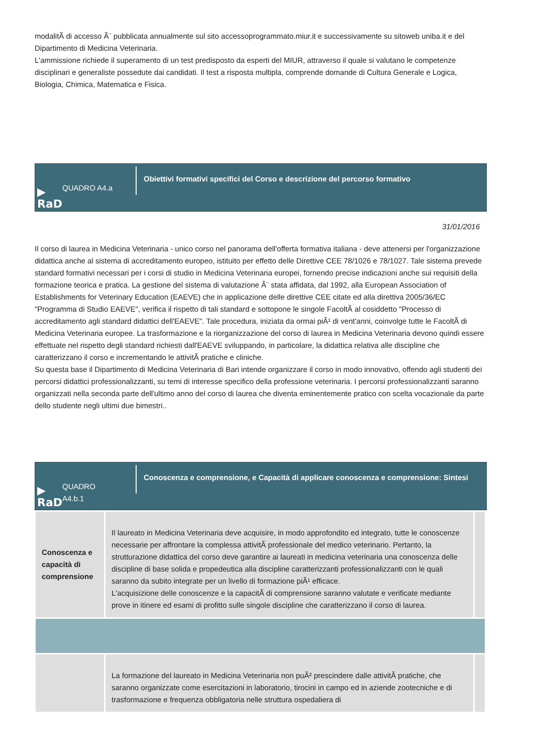modalitÃ di accesso Ã¨ pubblicata annualmente sul sito accessoprogrammato.miur.it e successivamente su sitoweb uniba.it e del Dipartimento di Medicina Veterinaria.
L'ammissione richiede il superamento di un test predisposto da esperti del MIUR, attraverso il quale si valutano le competenze disciplinari e generaliste possedute dai candidati. Il test a risposta multipla, comprende domande di Cultura Generale e Logica, Biologia, Chimica, Matematica e Fisica.
▶
RaD QUADRO A4.a
Obiettivi formativi specifici del Corso e descrizione del percorso formativo
31/01/2016
Il corso di laurea in Medicina Veterinaria - unico corso nel panorama dell'offerta formativa italiana - deve attenersi per l'organizzazione didattica anche al sistema di accreditamento europeo, istituito per effetto delle Direttive CEE 78/1026 e 78/1027. Tale sistema prevede standard formativi necessari per i corsi di studio in Medicina Veterinaria europei, fornendo precise indicazioni anche sui requisiti della formazione teorica e pratica. La gestione del sistema di valutazione Ã¨ stata affidata, dal 1992, alla European Association of Establishments for Veterinary Education (EAEVE) che in applicazione delle direttive CEE citate ed alla direttiva 2005/36/EC "Programma di Studio EAEVE", verifica il rispetto di tali standard e sottopone le singole FacoltÃ al cosiddetto "Processo di accreditamento agli standard didattici dell'EAEVE". Tale procedura, iniziata da ormai piÃ¹ di vent'anni, coinvolge tutte le FacoltÃ di Medicina Veterinaria europee. La trasformazione e la riorganizzazione del corso di laurea in Medicina Veterinaria devono quindi essere effettuate nel rispetto degli standard richiesti dall'EAEVE sviluppando, in particolare, la didattica relativa alle discipline che caratterizzano il corso e incrementando le attivitÃ pratiche e cliniche.
Su questa base il Dipartimento di Medicina Veterinaria di Bari intende organizzare il corso in modo innovativo, offendo agli studenti dei percorsi didattici professionalizzanti, su temi di interesse specifico della professione veterinaria. I percorsi professionalizzanti saranno organizzati nella seconda parte dell'ultimo anno del corso di laurea che diventa eminentemente pratico con scelta vocazionale da parte dello studente negli ultimi due bimestri..
▶
RaD QUADRO A4.b.1
Conoscenza e comprensione, e Capacità di applicare conoscenza e comprensione: Sintesi
| Conoscenza e capacità di comprensione | Il laureato in Medicina Veterinaria deve acquisire, in modo approfondito ed integrato, tutte le conoscenze necessarie per affrontare la complessa attivitÃ professionale del medico veterinario. Pertanto, la strutturazione didattica del corso deve garantire ai laureati in medicina veterinaria una conoscenza delle discipline di base solida e propedeutica alla discipline caratterizzanti professionalizzanti con le quali saranno da subito integrate per un livello di formazione piÃ¹ efficace. L'acquisizione delle conoscenze e la capacitÃ di comprensione saranno valutate e verificate mediante prove in itinere ed esami di profitto sulle singole discipline che caratterizzano il corso di laurea. | |
| | La formazione del laureato in Medicina Veterinaria non puÃ² prescindere dalle attivitÃ pratiche, che saranno organizzate come esercitazioni in laboratorio, tirocini in campo ed in aziende zootecniche e di trasformazione e frequenza obbligatoria nelle struttura ospedaliera di | |